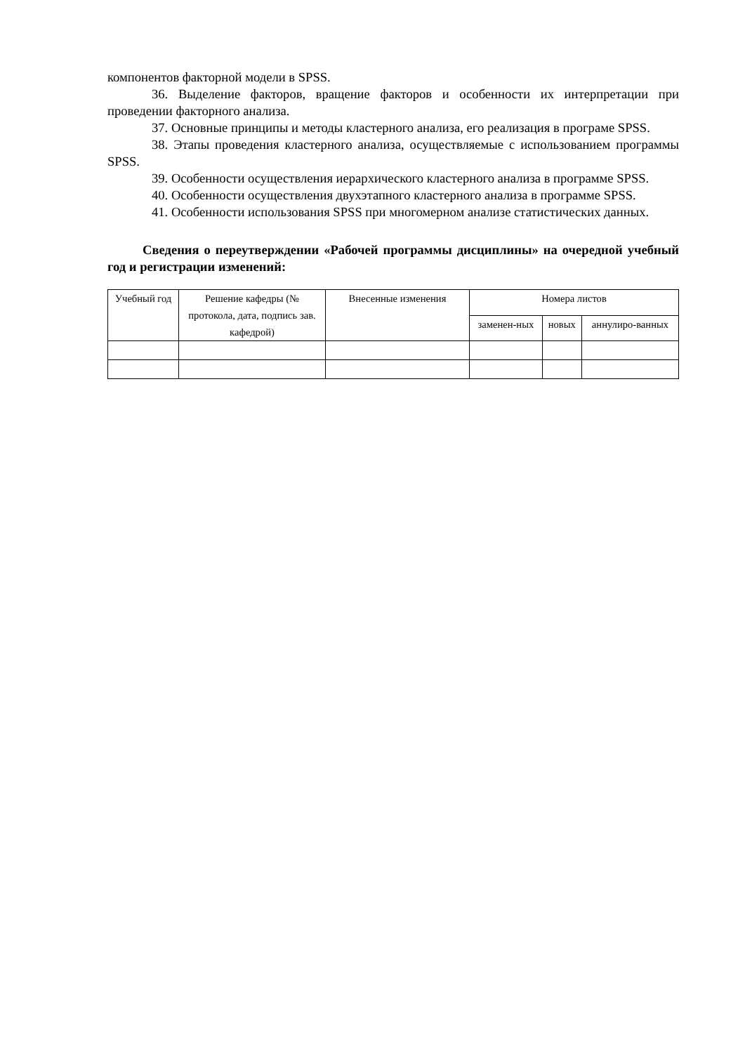компонентов факторной модели в SPSS.
36. Выделение факторов, вращение факторов и особенности их интерпретации при проведении факторного анализа.
37. Основные принципы и методы кластерного анализа, его реализация в програме SPSS.
38. Этапы проведения кластерного анализа, осуществляемые с использованием программы SPSS.
39. Особенности осуществления иерархического кластерного анализа в программе SPSS.
40. Особенности осуществления двухэтапного кластерного анализа в программе SPSS.
41. Особенности использования SPSS при многомерном анализе статистических данных.
Сведения о переутверждении «Рабочей программы дисциплины» на очередной учебный год и регистрации изменений:
| Учебный год | Решение кафедры (№ протокола, дата, подпись зав. кафедрой) | Внесенные изменения | Номера листов | | |
| --- | --- | --- | --- | --- | --- |
| | | | заменен-ных | новых | аннулиро-ванных |